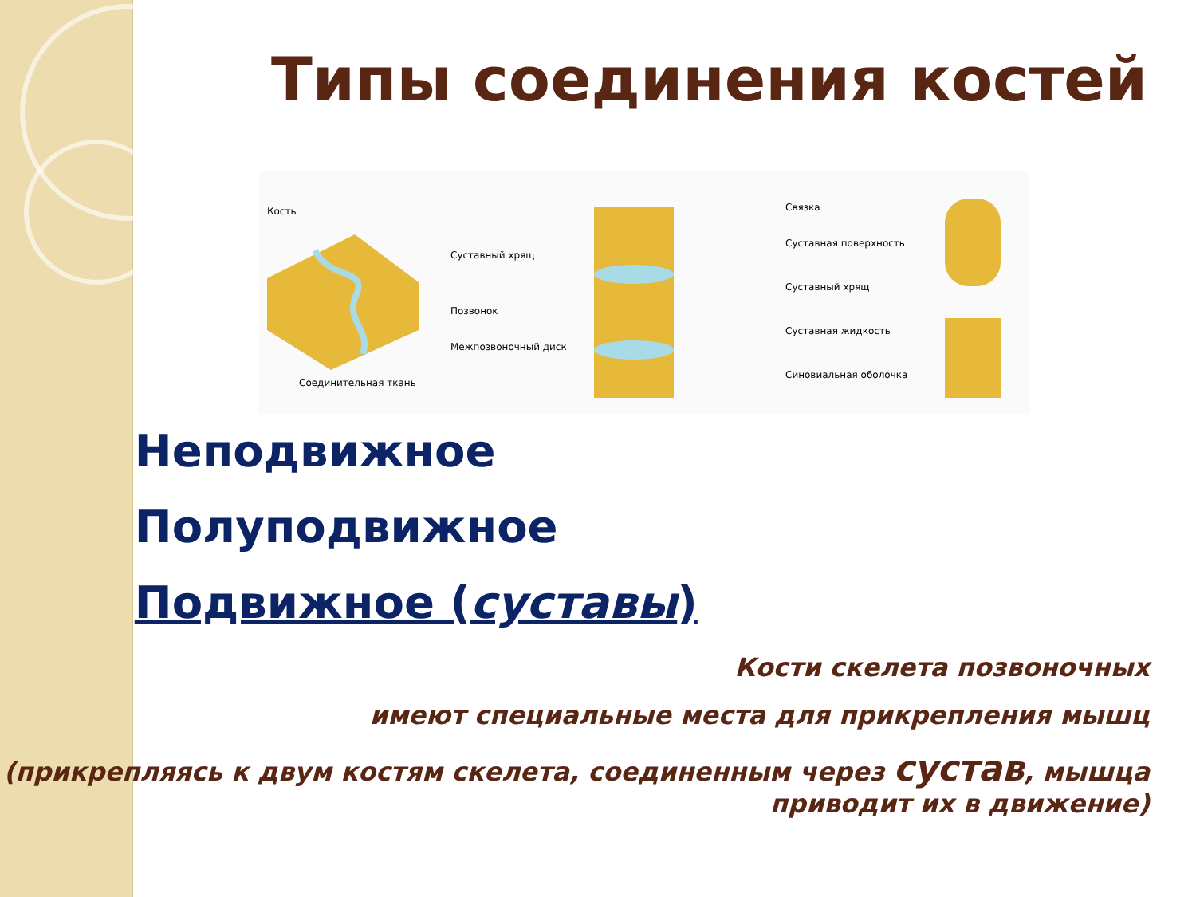Типы соединения костей
Кость
Соединительная ткань
Суставный хрящ
Позвонок
Межпозвоночный диск
Связка
Суставная поверхность
Суставный хрящ
Суставная жидкость
Синовиальная оболочка
* Неподвижное
* Полуподвижное
* Подвижное (суставы)
Кости скелета позвоночных
имеют специальные места для прикрепления мышц
(прикрепляясь к двум костям скелета, соединенным через сустав, мышца приводит их в движение)